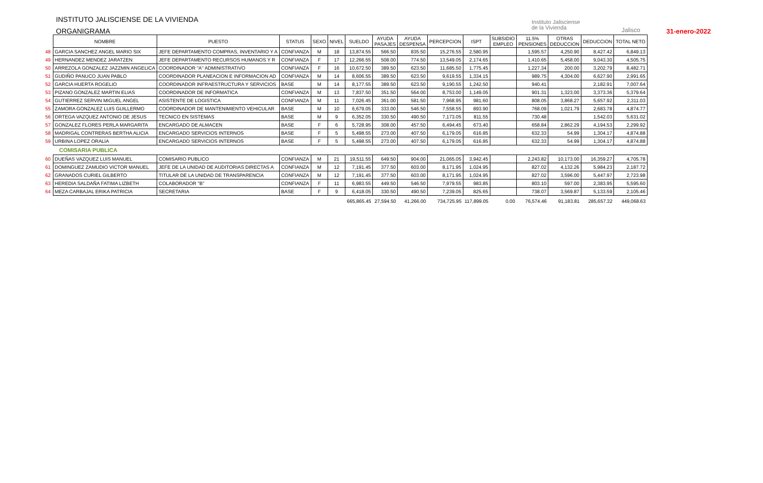INSTITUTO JALISCIENSE DE LA VIVIENDA
ORGANIGRAMA
Instituto Jalisciense
de la Vivienda
Jalisco 31-enero-2022
| | NOMBRE | PUESTO | STATUS | SEXO | NIVEL | SUELDO | AYUDA PASAJES | AYUDA DESPENSA | PERCEPCION | ISPT | SUBSIDIO EMPLEO | 11.5% PENSIONES | OTRAS DEDUCCION | DEDUCCION | TOTAL NETO |
| --- | --- | --- | --- | --- | --- | --- | --- | --- | --- | --- | --- | --- | --- | --- | --- |
| 48 | GARCIA SANCHEZ ANGEL MARIO SIX | JEFE DEPARTAMENTO COMPRAS, INVENTARIO Y A | CONFIANZA | M | 18 | 13,874.55 | 566.50 | 835.50 | 15,276.55 | 2,580.95 | | 1,595.57 | 4,250.90 | 8,427.42 | 6,849.13 |
| 49 | HERNANDEZ MENDEZ JARATZEN | JEFE DEPARTAMENTO RECURSOS HUMANOS Y R | CONFIANZA | F | 17 | 12,266.55 | 508.00 | 774.50 | 13,549.05 | 2,174.65 | | 1,410.65 | 5,458.00 | 9,043.30 | 4,505.75 |
| 50 | ARREZOLA GONZALEZ JAZZMIN ANGELICA | COORDINADOR "A" ADMINISTRATIVO | CONFIANZA | F | 16 | 10,672.50 | 389.50 | 623.50 | 11,685.50 | 1,775.45 | | 1,227.34 | 200.00 | 3,202.79 | 8,482.71 |
| 51 | GUDIÑO PANUCO JUAN PABLO | COORDINADOR PLANEACION E INFORMACION AD | CONFIANZA | M | 14 | 8,606.55 | 389.50 | 623.50 | 9,619.55 | 1,334.15 | | 989.75 | 4,304.00 | 6,627.90 | 2,991.65 |
| 52 | GARCIA HUERTA ROGELIO | COORDINADOR INFRAESTRUCTURA Y SERVICIOS | BASE | M | 14 | 8,177.55 | 389.50 | 623.50 | 9,190.55 | 1,242.50 | | 940.41 | | 2,182.91 | 7,007.64 |
| 53 | PIZANO GONZALEZ MARTIN ELIAS | COORDINADOR DE INFORMATICA | CONFIANZA | M | 13 | 7,837.50 | 351.50 | 564.00 | 8,753.00 | 1,149.05 | | 901.31 | 1,323.00 | 3,373.36 | 5,379.64 |
| 54 | GUTIERREZ SERVIN MIGUEL ANGEL | ASISTENTE DE LOGISTICA | CONFIANZA | M | 11 | 7,026.45 | 361.00 | 581.50 | 7,968.95 | 981.60 | | 808.05 | 3,868.27 | 5,657.92 | 2,311.03 |
| 55 | ZAMORA GONZALEZ LUIS GUILLERMO | COORDINADOR DE MANTENIMIENTO VEHICULAR | BASE | M | 10 | 6,679.05 | 333.00 | 546.50 | 7,558.55 | 893.90 | | 768.09 | 1,021.79 | 2,683.78 | 4,874.77 |
| 56 | ORTEGA VAZQUEZ ANTONIO DE JESUS | TECNICO EN SISTEMAS | BASE | M | 9 | 6,352.05 | 330.50 | 490.50 | 7,173.05 | 811.55 | | 730.48 | | 1,542.03 | 5,631.02 |
| 57 | GONZALEZ FLORES PERLA MARGARITA | ENCARGADO DE ALMACEN | BASE | F | 6 | 5,728.95 | 308.00 | 457.50 | 6,494.45 | 673.40 | | 658.84 | 2,862.29 | 4,194.53 | 2,299.92 |
| 58 | MADRIGAL CONTRERAS BERTHA ALICIA | ENCARGADO SERVICIOS INTERNOS | BASE | F | 5 | 5,498.55 | 273.00 | 407.50 | 6,179.05 | 616.85 | | 632.33 | 54.99 | 1,304.17 | 4,874.88 |
| 59 | URBINA LOPEZ ORALIA | ENCARGADO SERVICIOS INTERNOS | BASE | F | 5 | 5,498.55 | 273.00 | 407.50 | 6,179.05 | 616.85 | | 632.33 | 54.99 | 1,304.17 | 4,874.88 |
| | COMISARIA PUBLICA | | | | | | | | | | | | | | |
| 60 | DUEÑAS VAZQUEZ LUIS MANUEL | COMISARIO PUBLICO | CONFIANZA | M | 21 | 19,511.55 | 649.50 | 904.00 | 21,065.05 | 3,942.45 | | 2,243.82 | 10,173.00 | 16,359.27 | 4,705.78 |
| 61 | DOMINGUEZ ZAMUDIO VICTOR MANUEL | JEFE DE LA UNIDAD DE AUDITORIAS DIRECTAS A | CONFIANZA | M | 12 | 7,191.45 | 377.50 | 603.00 | 8,171.95 | 1,024.95 | | 827.02 | 4,132.26 | 5,984.23 | 2,187.72 |
| 62 | GRANADOS CURIEL GILBERTO | TITULAR DE LA UNIDAD DE TRANSPARENCIA | CONFIANZA | M | 12 | 7,191.45 | 377.50 | 603.00 | 8,171.95 | 1,024.95 | | 827.02 | 3,596.00 | 5,447.97 | 2,723.98 |
| 63 | HEREDIA SALDAÑA FATIMA LIZBETH | COLABORADOR "B" | CONFIANZA | F | 11 | 6,983.55 | 449.50 | 546.50 | 7,979.55 | 983.85 | | 803.10 | 597.00 | 2,383.95 | 5,595.60 |
| 64 | MEZA CARBAJAL ERIKA PATRICIA | SECRETARIA | BASE | F | 9 | 6,418.05 | 330.50 | 490.50 | 7,239.05 | 825.65 | | 738.07 | 3,569.87 | 5,133.59 | 2,105.46 |
| | | | | | | 665,865.45 | 27,594.50 | 41,266.00 | 734,725.95 | 117,899.05 | 0.00 | 76,574.46 | 91,183.81 | 285,657.32 | 449,068.63 |